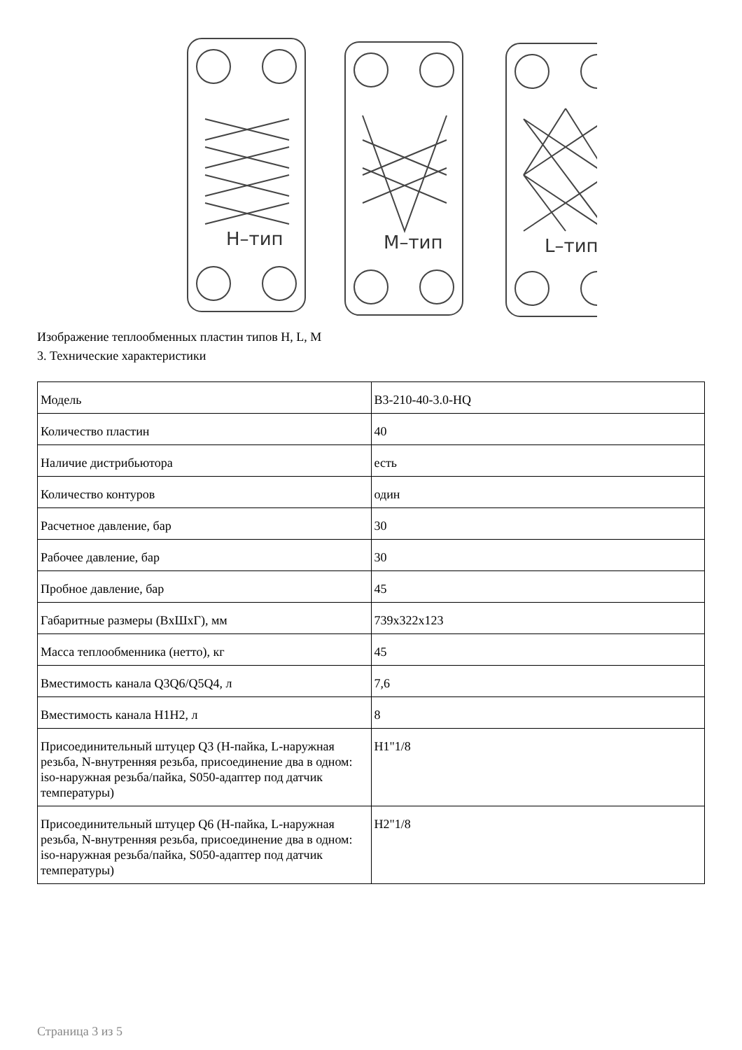H–тип
M–тип
L–тип
Изображение теплообменных пластин типов H, L, M
3. Технические характеристики
| Модель | B3-210-40-3.0-HQ |
| Количество пластин | 40 |
| Наличие дистрибьютора | есть |
| Количество контуров | один |
| Расчетное давление, бар | 30 |
| Рабочее давление, бар | 30 |
| Пробное давление, бар | 45 |
| Габаритные размеры (ВхШхГ), мм | 739x322x123 |
| Масса теплообменника (нетто), кг | 45 |
| Вместимость канала Q3Q6/Q5Q4, л | 7,6 |
| Вместимость канала H1H2, л | 8 |
| Присоединительный штуцер Q3 (H-пайка, L-наружная резьба, N-внутренняя резьба, присоединение два в одном: iso-наружная резьба/пайка, S050-адаптер под датчик температуры) | H1"1/8 |
| Присоединительный штуцер Q6 (H-пайка, L-наружная резьба, N-внутренняя резьба, присоединение два в одном: iso-наружная резьба/пайка, S050-адаптер под датчик температуры) | H2"1/8 |
Страница 3 из 5